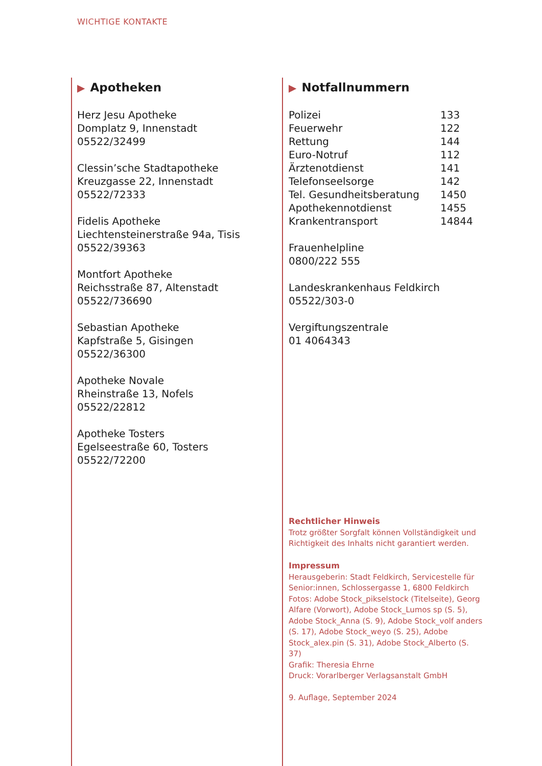WICHTIGE KONTAKTE
▶ Apotheken
Herz Jesu Apotheke
Domplatz 9, Innenstadt
05522/32499
Clessin’sche Stadtapotheke
Kreuzgasse 22, Innenstadt
05522/72333
Fidelis Apotheke
Liechtensteinerstraße 94a, Tisis
05522/39363
Montfort Apotheke
Reichsstraße 87, Altenstadt
05522/736690
Sebastian Apotheke
Kapfstraße 5, Gisingen
05522/36300
Apotheke Novale
Rheinstraße 13, Nofels
05522/22812
Apotheke Tosters
Egelseestraße 60, Tosters
05522/72200
▶ Notfallnummern
| Polizei | 133 |
| Feuerwehr | 122 |
| Rettung | 144 |
| Euro-Notruf | 112 |
| Ärztenotdienst | 141 |
| Telefonseelsorge | 142 |
| Tel. Gesundheitsberatung | 1450 |
| Apothekennotdienst | 1455 |
| Krankentransport | 14844 |
Frauenhelpline
0800/222 555
Landeskrankenhaus Feldkirch
05522/303-0
Vergiftungszentrale
01 4064343
Rechtlicher Hinweis
Trotz größter Sorgfalt können Vollständigkeit und Richtigkeit des Inhalts nicht garantiert werden.
Impressum
Herausgeberin: Stadt Feldkirch, Servicestelle für Senior:innen, Schlossergasse 1, 6800 Feldkirch
Fotos: Adobe Stock_pikselstock (Titelseite), Georg Alfare (Vorwort), Adobe Stock_Lumos sp (S. 5), Adobe Stock_Anna (S. 9), Adobe Stock_volf anders (S. 17), Adobe Stock_weyo (S. 25), Adobe Stock_alex.pin (S. 31), Adobe Stock_Alberto (S. 37)
Grafik: Theresia Ehrne
Druck: Vorarlberger Verlagsanstalt GmbH
9. Auflage, September 2024